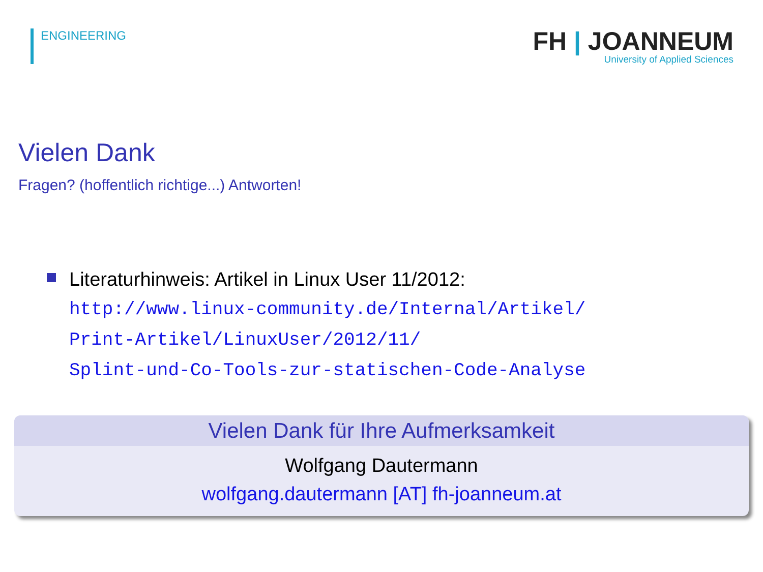ENGINEERING
FH | JOANNEUM
University of Applied Sciences
Vielen Dank
Fragen? (hoffentlich richtige...) Antworten!
Literaturhinweis: Artikel in Linux User 11/2012:
http://www.linux-community.de/Internal/Artikel/
Print-Artikel/LinuxUser/2012/11/
Splint-und-Co-Tools-zur-statischen-Code-Analyse
Vielen Dank für Ihre Aufmerksamkeit
Wolfgang Dautermann
wolfgang.dautermann [AT] fh-joanneum.at